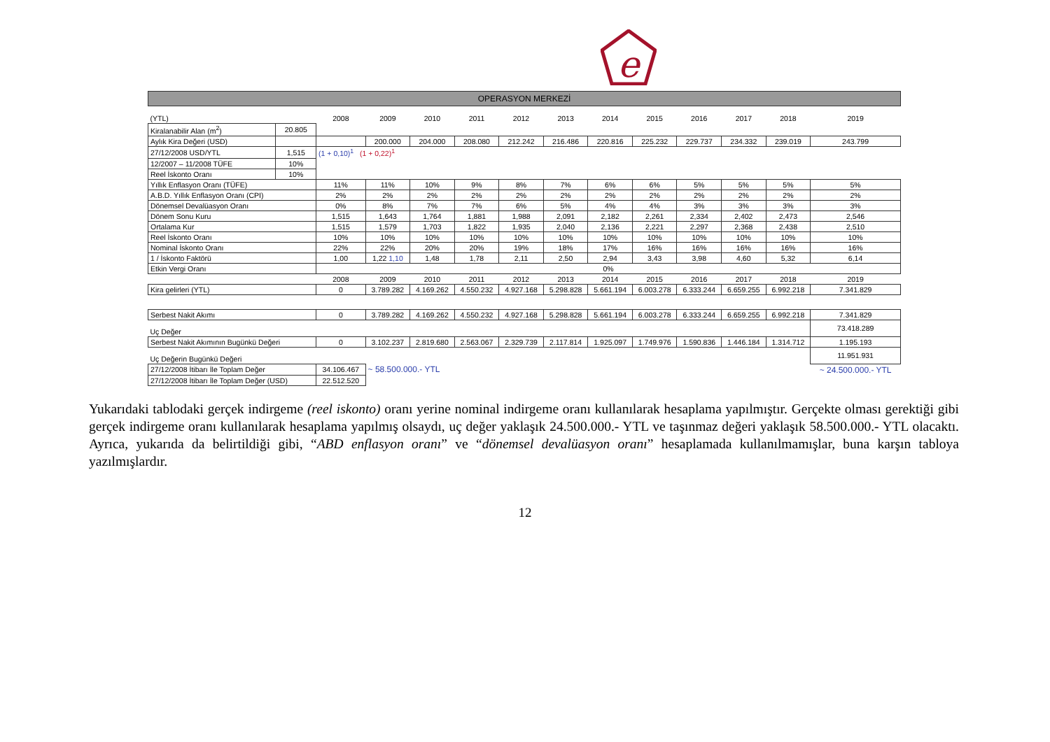e
OPERASYON MERKEZİ
| (YTL) | | 2008 | 2009 | 2010 | 2011 | 2012 | 2013 | 2014 | 2015 | 2016 | 2017 | 2018 | 2019 |
| Kiralanabilir Alan (m<sup>2</sup>) | 20.805 | | | | | | | | | | | | |
| Aylık Kira Değeri (USD) | | | 200.000 | 204.000 | 208.080 | 212.242 | 216.486 | 220.816 | 225.232 | 229.737 | 234.332 | 239.019 | 243.799 |
| 27/12/2008 USD/YTL | 1,515 | (1 + 0,10)<sup>1</sup> (1 + 0,22)<sup>1</sup> | | | | | | | | | | | |
| 12/2007 – 11/2008 TÜFE | 10% | | | | | | | | | | | | |
| Reel İskonto Oranı | 10% | | | | | | | | | | | | |
| Yıllık Enflasyon Oranı (TÜFE) | | 11% | 11% | 10% | 9% | 8% | 7% | 6% | 6% | 5% | 5% | 5% | 5% |
| A.B.D. Yıllık Enflasyon Oranı (CPI) | | 2% | 2% | 2% | 2% | 2% | 2% | 2% | 2% | 2% | 2% | 2% | 2% |
| Dönemsel Devalüasyon Oranı | | 0% | 8% | 7% | 7% | 6% | 5% | 4% | 4% | 3% | 3% | 3% | 3% |
| Dönem Sonu Kuru | | 1,515 | 1,643 | 1,764 | 1,881 | 1,988 | 2,091 | 2,182 | 2,261 | 2,334 | 2,402 | 2,473 | 2,546 |
| Ortalama Kur | | 1,515 | 1,579 | 1,703 | 1,822 | 1,935 | 2,040 | 2,136 | 2,221 | 2,297 | 2,368 | 2,438 | 2,510 |
| Reel İskonto Oranı | | 10% | 10% | 10% | 10% | 10% | 10% | 10% | 10% | 10% | 10% | 10% | 10% |
| Nominal İskonto Oranı | | 22% | 22% | 20% | 20% | 19% | 18% | 17% | 16% | 16% | 16% | 16% | 16% |
| 1 / İskonto Faktörü | | 1,00 | 1,22 1,10 | 1,48 | 1,78 | 2,11 | 2,50 | 2,94 | 3,43 | 3,98 | 4,60 | 5,32 | 6,14 |
| Etkin Vergi Oranı | | 0% | | | | | | | | | | | |
| | | 2008 | 2009 | 2010 | 2011 | 2012 | 2013 | 2014 | 2015 | 2016 | 2017 | 2018 | 2019 |
| Kira gelirleri (YTL) | | 0 | 3.789.282 | 4.169.262 | 4.550.232 | 4.927.168 | 5.298.828 | 5.661.194 | 6.003.278 | 6.333.244 | 6.659.255 | 6.992.218 | 7.341.829 |
| Serbest Nakit Akımı | | 0 | 3.789.282 | 4.169.262 | 4.550.232 | 4.927.168 | 5.298.828 | 5.661.194 | 6.003.278 | 6.333.244 | 6.659.255 | 6.992.218 | 7.341.829 |
| Uç Değer | | | | | | | | | | | | | 73.418.289 |
| Serbest Nakit Akımının Bugünkü Değeri | | 0 | 3.102.237 | 2.819.680 | 2.563.067 | 2.329.739 | 2.117.814 | 1.925.097 | 1.749.976 | 1.590.836 | 1.446.184 | 1.314.712 | 1.195.193 |
| Uç Değerin Bugünkü Değeri | | | | | | | | | | | | | 11.951.931 |
| 27/12/2008 İtibarı İle Toplam Değer | | 34.106.467 | ~ 58.500.000.- YTL | | | | | | | | | | ~ 24.500.000.- YTL |
| 27/12/2008 İtibarı İle Toplam Değer (USD) | | 22.512.520 | | | | | | | | | | | |
Yukarıdaki tablodaki gerçek indirgeme (reel iskonto) oranı yerine nominal indirgeme oranı kullanılarak hesaplama yapılmıştır. Gerçekte olması gerektiği gibi gerçek indirgeme oranı kullanılarak hesaplama yapılmış olsaydı, uç değer yaklaşık 24.500.000.- YTL ve taşınmaz değeri yaklaşık 58.500.000.- YTL olacaktı. Ayrıca, yukarıda da belirtildiği gibi, “ABD enflasyon oranı” ve “dönemsel devalüasyon oranı” hesaplamada kullanılmamışlar, buna karşın tabloya yazılmışlardır.
12